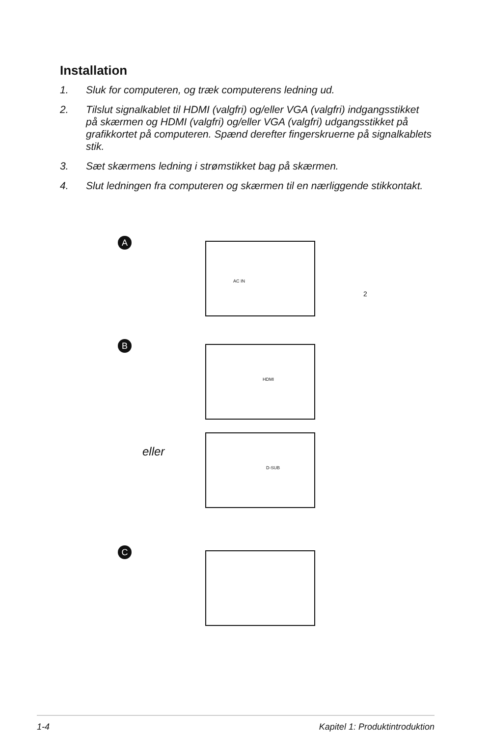Installation
1. Sluk for computeren, og træk computerens ledning ud.
2. Tilslut signalkablet til HDMI (valgfri) og/eller VGA (valgfri) indgangsstikket på skærmen og HDMI (valgfri) og/eller VGA (valgfri) udgangsstikket på grafikkortet på computeren. Spænd derefter fingerskruerne på signalkablets stik.
3. Sæt skærmens ledning i strømstikket bag på skærmen.
4. Slut ledningen fra computeren og skærmen til en nærliggende stikkontakt.
A AC IN
2
B HDMI
D-SUB
C
eller
1-4 Kapitel 1: Produktintroduktion